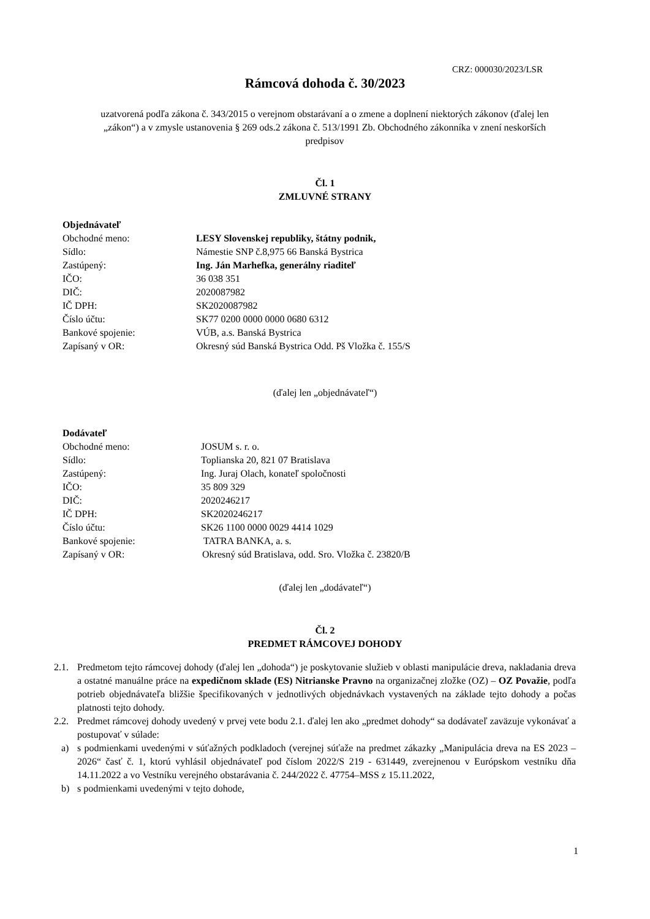CRZ: 000030/2023/LSR
Rámcová dohoda č. 30/2023
uzatvorená podľa zákona č. 343/2015 o verejnom obstarávaní a o zmene a doplnení niektorých zákonov (ďalej len „zákon“) a v zmysle ustanovenia § 269 ods.2 zákona č. 513/1991 Zb. Obchodného zákonníka v znení neskorších predpisov
Čl. 1
ZMLUVNÉ STRANY
Objednávateľ
Obchodné meno: LESY Slovenskej republiky, štátny podnik,
Sídlo: Námestie SNP č.8,975 66 Banská Bystrica
Zastúpený: Ing. Ján Marhefka, generálny riaditeľ
IČO: 36 038 351
DIČ: 2020087982
IČ DPH: SK2020087982
Číslo účtu: SK77 0200 0000 0000 0680 6312
Bankové spojenie: VÚB, a.s. Banská Bystrica
Zapísaný v OR: Okresný súd Banská Bystrica Odd. Pš Vložka č. 155/S
(ďalej len „objednávateľ“)
Dodávateľ
Obchodné meno: JOSUM s. r. o.
Sídlo: Toplianska 20, 821 07 Bratislava
Zastúpený: Ing. Juraj Olach, konateľ spoločnosti
IČO: 35 809 329
DIČ: 2020246217
IČ DPH: SK2020246217
Číslo účtu: SK26 1100 0000 0029 4414 1029
Bankové spojenie: TATRA BANKA, a. s.
Zapísaný v OR: Okresný súd Bratislava, odd. Sro. Vložka č. 23820/B
(ďalej len „dodávateľ“)
Čl. 2
PREDMET RÁMCOVEJ DOHODY
2.1. Predmetom tejto rámcovej dohody (ďalej len „dohoda“) je poskytovanie služieb v oblasti manipulácie dreva, nakladania dreva a ostatné manuálne práce na expedičnom sklade (ES) Nitrianske Pravno na organizačnej zložke (OZ) – OZ Považie, podľa potrieb objednávateľa bližšie špecifikovaných v jednotlivých objednávkach vystavených na základe tejto dohody a počas platnosti tejto dohody.
2.2. Predmet rámcovej dohody uvedený v prvej vete bodu 2.1. ďalej len ako „predmet dohody“ sa dodávateľ zaväzuje vykonávať a postupovať v súlade:
a) s podmienkami uvedenými v súťažných podkladoch (verejnej súťaže na predmet zákazky „Manipulácia dreva na ES 2023 – 2026“ časť č. 1, ktorú vyhlásil objednávateľ pod číslom 2022/S 219 - 631449, zverejnenou v Európskom vestníku dňa 14.11.2022 a vo Vestníku verejného obstarávania č. 244/2022 č. 47754–MSS z 15.11.2022,
b) s podmienkami uvedenými v tejto dohode,
1